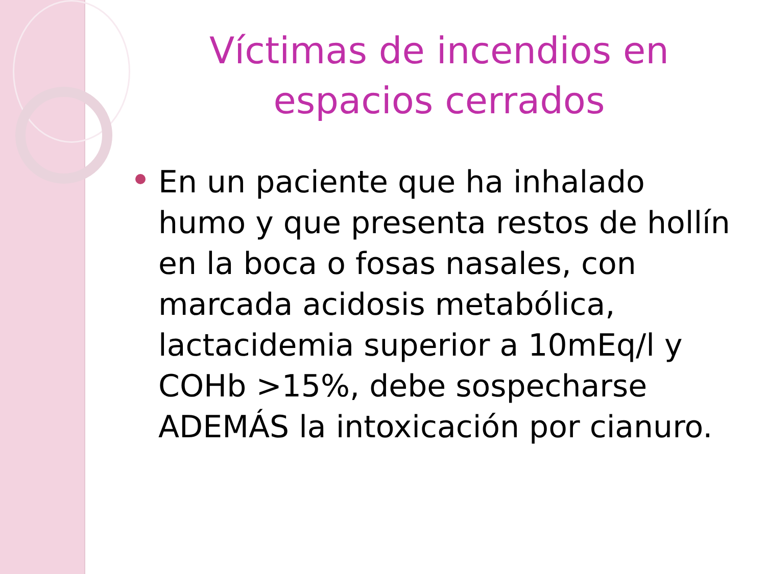Víctimas de incendios en espacios cerrados
En un paciente que ha inhalado humo y que presenta restos de hollín en la boca o fosas nasales, con marcada acidosis metabólica, lactacidemia superior a 10mEq/l y COHb >15%, debe sospecharse ADEMÁS la intoxicación por cianuro.